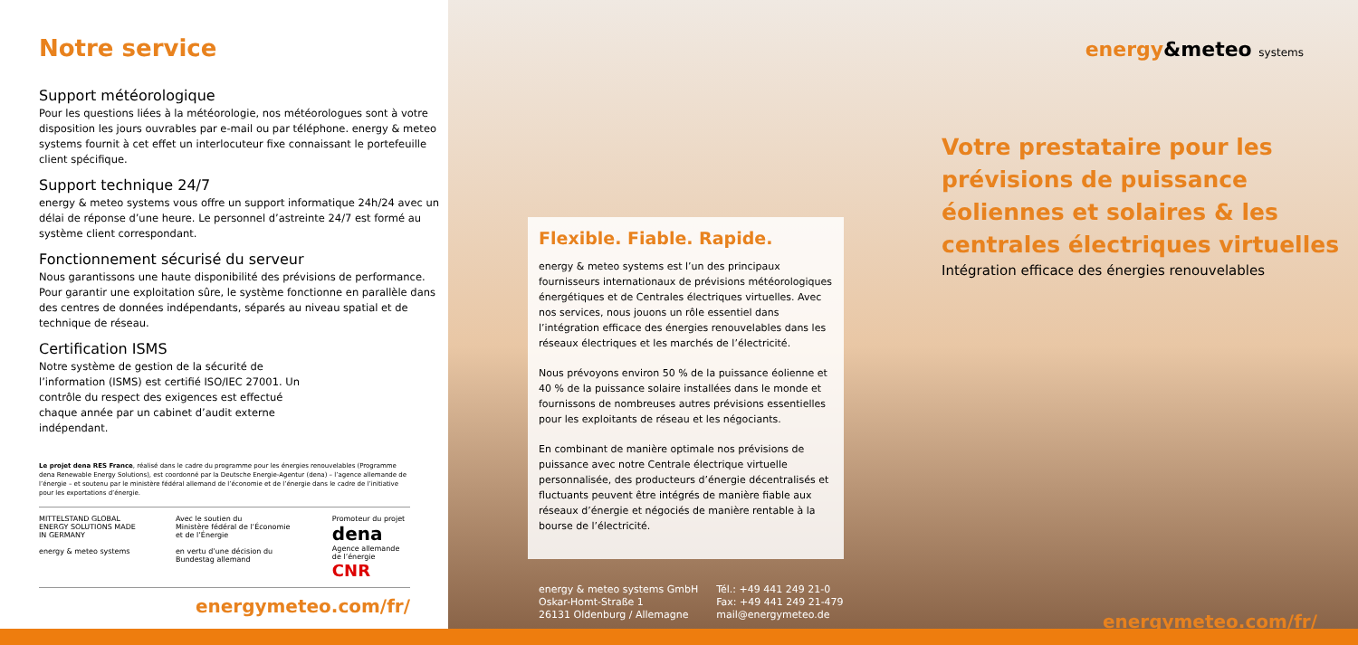Notre service
Support météorologique
Pour les questions liées à la météorologie, nos météorologues sont à votre disposition les jours ouvrables par e-mail ou par téléphone. energy & meteo systems fournit à cet effet un interlocuteur fixe connaissant le portefeuille client spécifique.
Support technique 24/7
energy & meteo systems vous offre un support informatique 24h/24 avec un délai de réponse d’une heure. Le personnel d’astreinte 24/7 est formé au système client correspondant.
Fonctionnement sécurisé du serveur
Nous garantissons une haute disponibilité des prévisions de performance. Pour garantir une exploitation sûre, le système fonctionne en parallèle dans des centres de données indépendants, séparés au niveau spatial et de technique de réseau.
Certification ISMS
Notre système de gestion de la sécurité de l’information (ISMS) est certifié ISO/IEC 27001. Un contrôle du respect des exigences est effectué chaque année par un cabinet d’audit externe indépendant.
Le projet dena RES France, réalisé dans le cadre du programme pour les énergies renouvelables (Programme dena Renewable Energy Solutions), est coordonné par la Deutsche Energie-Agentur (dena) – l’agence allemande de l’énergie – et soutenu par le ministère fédéral allemand de l’économie et de l’énergie dans le cadre de l’initiative pour les exportations d’énergie.
MITTELSTAND GLOBAL
ENERGY SOLUTIONS MADE IN GERMANY
energy & meteo systems
Avec le soutien du
Ministère fédéral de l’Économie et de l’Énergie
en vertu d’une décision du Bundestag allemand
Promoteur du projet
dena
Agence allemande de l’énergie
CNR
energymeteo.com/fr/
energy&meteo systems
Flexible. Fiable. Rapide.
energy & meteo systems est l’un des principaux fournisseurs internationaux de prévisions météorologiques énergétiques et de Centrales électriques virtuelles. Avec nos services, nous jouons un rôle essentiel dans l’intégration efficace des énergies renouvelables dans les réseaux électriques et les marchés de l’électricité.
Nous prévoyons environ 50 % de la puissance éolienne et 40 % de la puissance solaire installées dans le monde et fournissons de nombreuses autres prévisions essentielles pour les exploitants de réseau et les négociants.
En combinant de manière optimale nos prévisions de puissance avec notre Centrale électrique virtuelle personnalisée, des producteurs d’énergie décentralisés et fluctuants peuvent être intégrés de manière fiable aux réseaux d’énergie et négociés de manière rentable à la bourse de l’électricité.
Votre prestataire pour les prévisions de puissance éoliennes et solaires & les centrales électriques virtuelles
Intégration efficace des énergies renouvelables
energy & meteo systems GmbH
Oskar-Homt-Straße 1
26131 Oldenburg / Allemagne
Tél.: +49 441 249 21-0
Fax: +49 441 249 21-479
mail@energymeteo.de
energymeteo.com/fr/